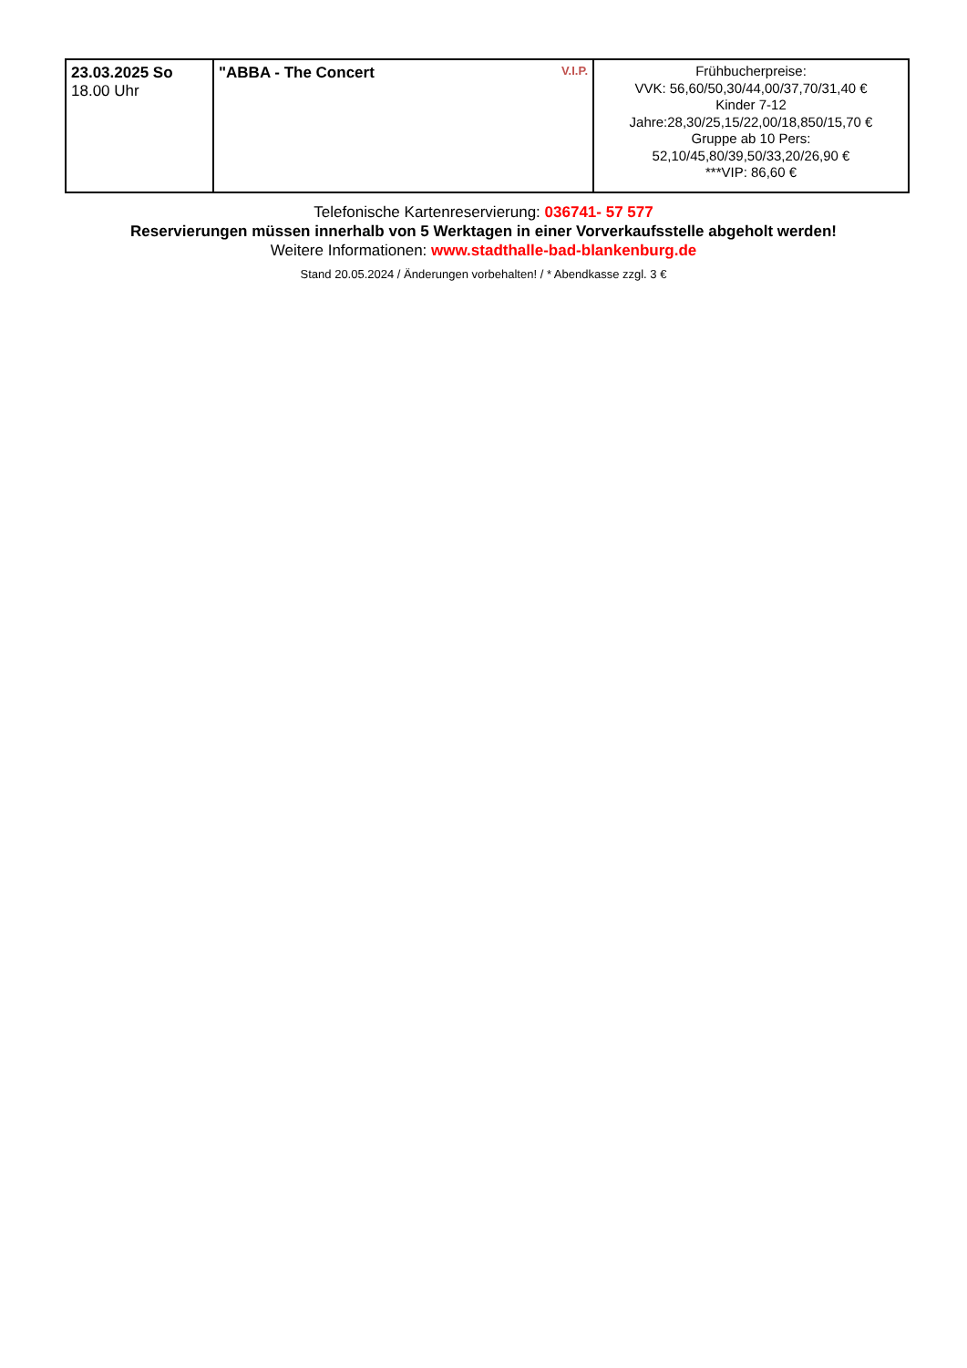| 23.03.2025 So 18.00 Uhr | V.I.P. "ABBA - The Concert | Frühbucherpreise: VVK: 56,60/50,30/44,00/37,70/31,40 € Kinder 7-12 Jahre:28,30/25,15/22,00/18,850/15,70 € Gruppe ab 10 Pers: 52,10/45,80/39,50/33,20/26,90 € ***VIP: 86,60 € |
Telefonische Kartenreservierung: 036741- 57 577
Reservierungen müssen innerhalb von 5 Werktagen in einer Vorverkaufsstelle abgeholt werden!
Weitere Informationen: www.stadthalle-bad-blankenburg.de
Stand 20.05.2024 / Änderungen vorbehalten! / * Abendkasse zzgl. 3 €